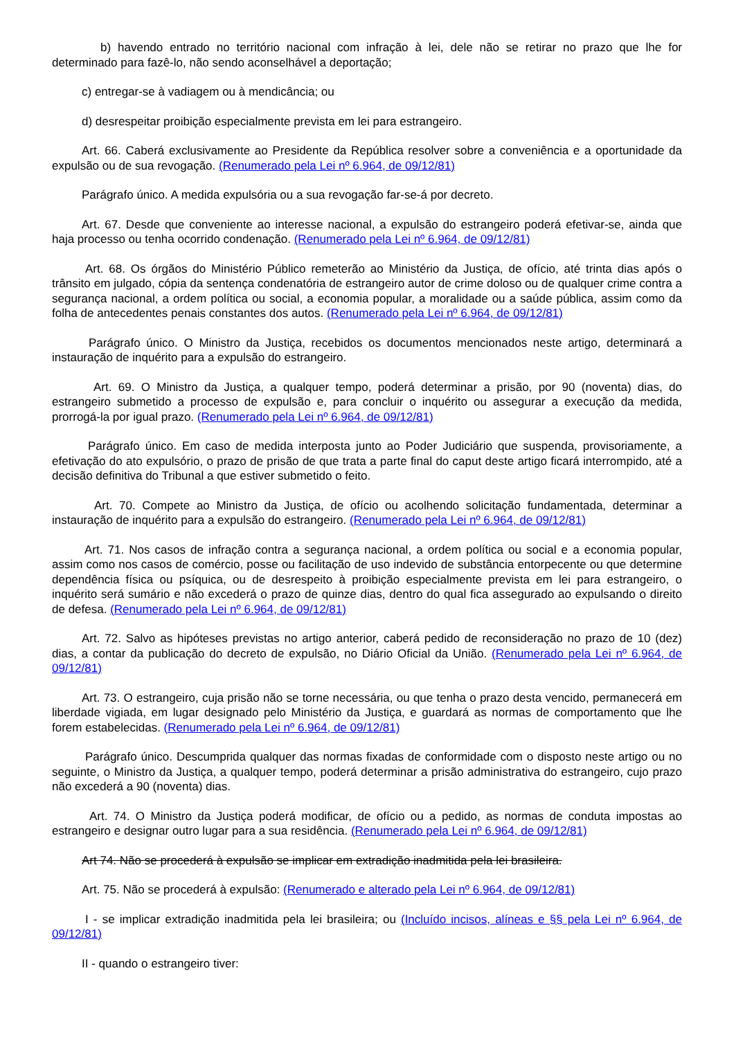b) havendo entrado no território nacional com infração à lei, dele não se retirar no prazo que lhe for determinado para fazê-lo, não sendo aconselhável a deportação;
c) entregar-se à vadiagem ou à mendicância; ou
d) desrespeitar proibição especialmente prevista em lei para estrangeiro.
Art. 66. Caberá exclusivamente ao Presidente da República resolver sobre a conveniência e a oportunidade da expulsão ou de sua revogação. (Renumerado pela Lei nº 6.964, de 09/12/81)
Parágrafo único. A medida expulsória ou a sua revogação far-se-á por decreto.
Art. 67. Desde que conveniente ao interesse nacional, a expulsão do estrangeiro poderá efetivar-se, ainda que haja processo ou tenha ocorrido condenação. (Renumerado pela Lei nº 6.964, de 09/12/81)
Art. 68. Os órgãos do Ministério Público remeterão ao Ministério da Justiça, de ofício, até trinta dias após o trânsito em julgado, cópia da sentença condenatória de estrangeiro autor de crime doloso ou de qualquer crime contra a segurança nacional, a ordem política ou social, a economia popular, a moralidade ou a saúde pública, assim como da folha de antecedentes penais constantes dos autos. (Renumerado pela Lei nº 6.964, de 09/12/81)
Parágrafo único. O Ministro da Justiça, recebidos os documentos mencionados neste artigo, determinará a instauração de inquérito para a expulsão do estrangeiro.
Art. 69. O Ministro da Justiça, a qualquer tempo, poderá determinar a prisão, por 90 (noventa) dias, do estrangeiro submetido a processo de expulsão e, para concluir o inquérito ou assegurar a execução da medida, prorrogá-la por igual prazo. (Renumerado pela Lei nº 6.964, de 09/12/81)
Parágrafo único. Em caso de medida interposta junto ao Poder Judiciário que suspenda, provisoriamente, a efetivação do ato expulsório, o prazo de prisão de que trata a parte final do caput deste artigo ficará interrompido, até a decisão definitiva do Tribunal a que estiver submetido o feito.
Art. 70. Compete ao Ministro da Justiça, de ofício ou acolhendo solicitação fundamentada, determinar a instauração de inquérito para a expulsão do estrangeiro. (Renumerado pela Lei nº 6.964, de 09/12/81)
Art. 71. Nos casos de infração contra a segurança nacional, a ordem política ou social e a economia popular, assim como nos casos de comércio, posse ou facilitação de uso indevido de substância entorpecente ou que determine dependência física ou psíquica, ou de desrespeito à proibição especialmente prevista em lei para estrangeiro, o inquérito será sumário e não excederá o prazo de quinze dias, dentro do qual fica assegurado ao expulsando o direito de defesa. (Renumerado pela Lei nº 6.964, de 09/12/81)
Art. 72. Salvo as hipóteses previstas no artigo anterior, caberá pedido de reconsideração no prazo de 10 (dez) dias, a contar da publicação do decreto de expulsão, no Diário Oficial da União. (Renumerado pela Lei nº 6.964, de 09/12/81)
Art. 73. O estrangeiro, cuja prisão não se torne necessária, ou que tenha o prazo desta vencido, permanecerá em liberdade vigiada, em lugar designado pelo Ministério da Justiça, e guardará as normas de comportamento que lhe forem estabelecidas. (Renumerado pela Lei nº 6.964, de 09/12/81)
Parágrafo único. Descumprida qualquer das normas fixadas de conformidade com o disposto neste artigo ou no seguinte, o Ministro da Justiça, a qualquer tempo, poderá determinar a prisão administrativa do estrangeiro, cujo prazo não excederá a 90 (noventa) dias.
Art. 74. O Ministro da Justiça poderá modificar, de ofício ou a pedido, as normas de conduta impostas ao estrangeiro e designar outro lugar para a sua residência. (Renumerado pela Lei nº 6.964, de 09/12/81)
Art 74. Não se procederá à expulsão se implicar em extradição inadmitida pela lei brasileira.
Art. 75. Não se procederá à expulsão: (Renumerado e alterado pela Lei nº 6.964, de 09/12/81)
I - se implicar extradição inadmitida pela lei brasileira; ou (Incluído incisos, alíneas e §§ pela Lei nº 6.964, de 09/12/81)
II - quando o estrangeiro tiver: